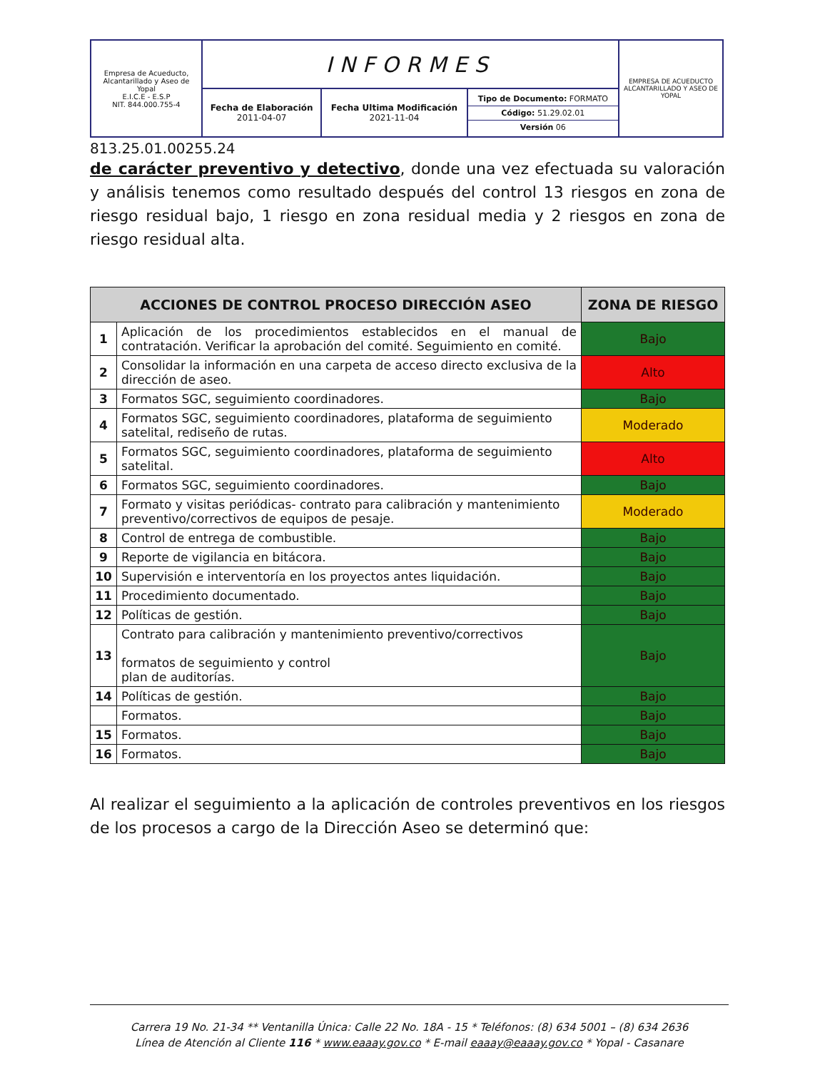| Empresa de Acueducto, Alcantarillado y Aseo de Yopal E.I.C.E - E.S.P NIT. 844.000.755-4 | INFORMES | | | EMPRESA DE ACUEDUCTO ALCANTARILLADO Y ASEO DE YOPAL |
| | Fecha de Elaboración 2011-04-07 | Fecha Ultima Modificación 2021-11-04 | Tipo de Documento: FORMATO Código: 51.29.02.01 Versión 06 | |
813.25.01.00255.24
de carácter preventivo y detectivo, donde una vez efectuada su valoración y análisis tenemos como resultado después del control 13 riesgos en zona de riesgo residual bajo, 1 riesgo en zona residual media y 2 riesgos en zona de riesgo residual alta.
| ACCIONES DE CONTROL PROCESO DIRECCIÓN ASEO | | ZONA DE RIESGO |
| --- | --- | --- |
| 1 | Aplicación de los procedimientos establecidos en el manual de contratación. Verificar la aprobación del comité. Seguimiento en comité. | Bajo |
| 2 | Consolidar la información en una carpeta de acceso directo exclusiva de la dirección de aseo. | Alto |
| 3 | Formatos SGC, seguimiento coordinadores. | Bajo |
| 4 | Formatos SGC, seguimiento coordinadores, plataforma de seguimiento satelital, rediseño de rutas. | Moderado |
| 5 | Formatos SGC, seguimiento coordinadores, plataforma de seguimiento satelital. | Alto |
| 6 | Formatos SGC, seguimiento coordinadores. | Bajo |
| 7 | Formato y visitas periódicas- contrato para calibración y mantenimiento preventivo/correctivos de equipos de pesaje. | Moderado |
| 8 | Control de entrega de combustible. | Bajo |
| 9 | Reporte de vigilancia en bitácora. | Bajo |
| 10 | Supervisión e interventoría en los proyectos antes liquidación. | Bajo |
| 11 | Procedimiento documentado. | Bajo |
| 12 | Políticas de gestión. | Bajo |
| 13 | Contrato para calibración y mantenimiento preventivo/correctivos formatos de seguimiento y control plan de auditorías. | Bajo |
| 14 | Políticas de gestión. | Bajo |
| | Formatos. | Bajo |
| 15 | Formatos. | Bajo |
| 16 | Formatos. | Bajo |
Al realizar el seguimiento a la aplicación de controles preventivos en los riesgos de los procesos a cargo de la Dirección Aseo se determinó que:
Carrera 19 No. 21-34 ** Ventanilla Única: Calle 22 No. 18A - 15 * Teléfonos: (8) 634 5001 – (8) 634 2636
Línea de Atención al Cliente 116 * www.eaaay.gov.co * E-mail eaaay@eaaay.gov.co * Yopal - Casanare